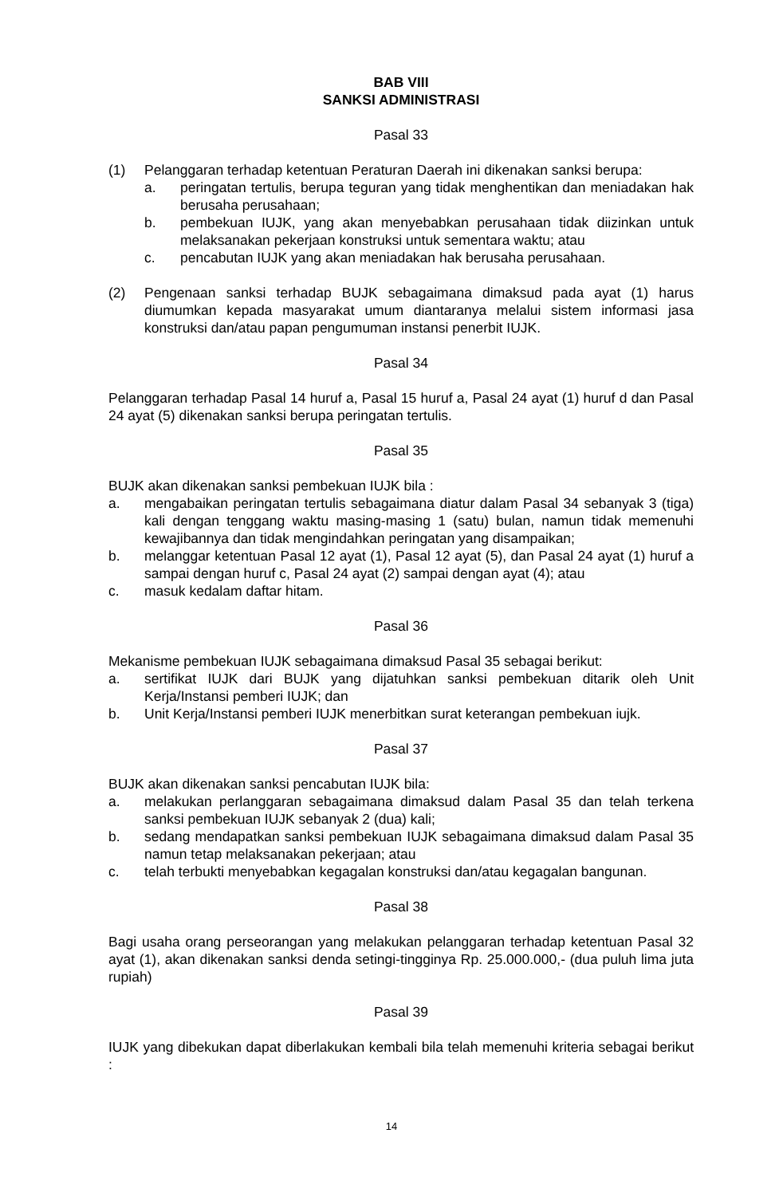BAB VIII
SANKSI ADMINISTRASI
Pasal 33
(1) Pelanggaran terhadap ketentuan Peraturan Daerah ini dikenakan sanksi berupa:
a. peringatan tertulis, berupa teguran yang tidak menghentikan dan meniadakan hak berusaha perusahaan;
b. pembekuan IUJK, yang akan menyebabkan perusahaan tidak diizinkan untuk melaksanakan pekerjaan konstruksi untuk sementara waktu; atau
c. pencabutan IUJK yang akan meniadakan hak berusaha perusahaan.
(2) Pengenaan sanksi terhadap BUJK sebagaimana dimaksud pada ayat (1) harus diumumkan kepada masyarakat umum diantaranya melalui sistem informasi jasa konstruksi dan/atau papan pengumuman instansi penerbit IUJK.
Pasal 34
Pelanggaran terhadap Pasal 14 huruf a, Pasal 15 huruf a, Pasal 24 ayat (1) huruf d dan Pasal 24 ayat (5) dikenakan sanksi berupa peringatan tertulis.
Pasal 35
BUJK akan dikenakan sanksi pembekuan IUJK bila :
a. mengabaikan peringatan tertulis sebagaimana diatur dalam Pasal 34 sebanyak 3 (tiga) kali dengan tenggang waktu masing-masing 1 (satu) bulan, namun tidak memenuhi kewajibannya dan tidak mengindahkan peringatan yang disampaikan;
b. melanggar ketentuan Pasal 12 ayat (1), Pasal 12 ayat (5), dan Pasal 24 ayat (1) huruf a sampai dengan huruf c, Pasal 24 ayat (2) sampai dengan ayat (4); atau
c. masuk kedalam daftar hitam.
Pasal 36
Mekanisme pembekuan IUJK sebagaimana dimaksud Pasal 35 sebagai berikut:
a. sertifikat IUJK dari BUJK yang dijatuhkan sanksi pembekuan ditarik oleh Unit Kerja/Instansi pemberi IUJK; dan
b. Unit Kerja/Instansi pemberi IUJK menerbitkan surat keterangan pembekuan iujk.
Pasal 37
BUJK akan dikenakan sanksi pencabutan IUJK bila:
a. melakukan perlanggaran sebagaimana dimaksud dalam Pasal 35 dan telah terkena sanksi pembekuan IUJK sebanyak 2 (dua) kali;
b. sedang mendapatkan sanksi pembekuan IUJK sebagaimana dimaksud dalam Pasal 35 namun tetap melaksanakan pekerjaan; atau
c. telah terbukti menyebabkan kegagalan konstruksi dan/atau kegagalan bangunan.
Pasal 38
Bagi usaha orang perseorangan yang melakukan pelanggaran terhadap ketentuan Pasal 32 ayat (1), akan dikenakan sanksi denda setingi-tingginya Rp. 25.000.000,- (dua puluh lima juta rupiah)
Pasal 39
IUJK yang dibekukan dapat diberlakukan kembali bila telah memenuhi kriteria sebagai berikut :
14